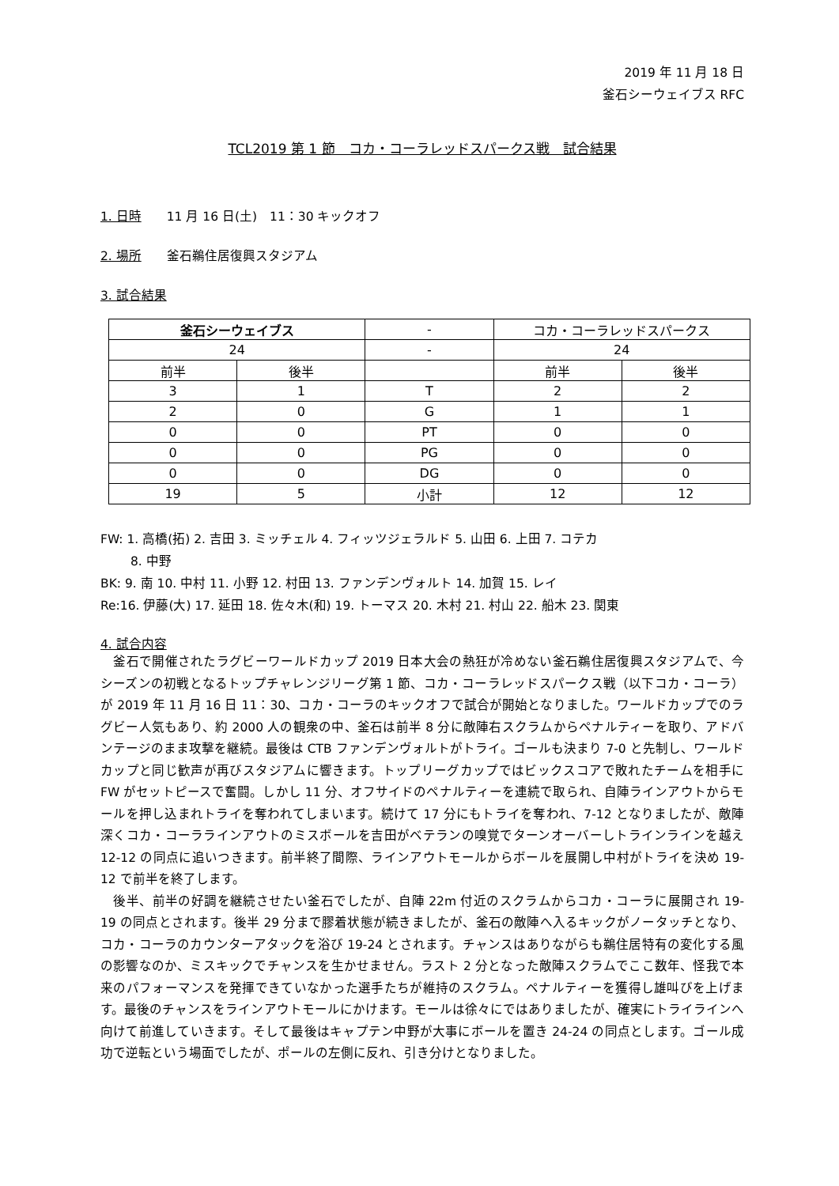2019 年 11 月 18 日
釜石シーウェイブス RFC
TCL2019 第 1 節　コカ・コーラレッドスパークス戦　試合結果
1. 日時　　11 月 16 日(土)　11：30 キックオフ
2. 場所　　釜石鵜住居復興スタジアム
3. 試合結果
| 釜石シーウェイブス | | - | コカ・コーラレッドスパークス | |
| 24 | | - | 24 | |
| 前半 | 後半 | | 前半 | 後半 |
| 3 | 1 | T | 2 | 2 |
| 2 | 0 | G | 1 | 1 |
| 0 | 0 | PT | 0 | 0 |
| 0 | 0 | PG | 0 | 0 |
| 0 | 0 | DG | 0 | 0 |
| 19 | 5 | 小計 | 12 | 12 |
FW: 1. 高橋(拓) 2. 吉田 3. ミッチェル 4. フィッツジェラルド 5. 山田 6. 上田 7. コテカ
8. 中野
BK: 9. 南 10. 中村 11. 小野 12. 村田 13. ファンデンヴォルト 14. 加賀 15. レイ
Re:16. 伊藤(大) 17. 延田 18. 佐々木(和) 19. トーマス 20. 木村 21. 村山 22. 船木 23. 関東
4. 試合内容
　釜石で開催されたラグビーワールドカップ 2019 日本大会の熱狂が冷めない釜石鵜住居復興スタジアムで、今シーズンの初戦となるトップチャレンジリーグ第 1 節、コカ・コーラレッドスパークス戦（以下コカ・コーラ）が 2019 年 11 月 16 日 11：30、コカ・コーラのキックオフで試合が開始となりました。ワールドカップでのラグビー人気もあり、約 2000 人の観衆の中、釜石は前半 8 分に敵陣右スクラムからペナルティーを取り、アドバンテージのまま攻撃を継続。最後は CTB ファンデンヴォルトがトライ。ゴールも決まり 7-0 と先制し、ワールドカップと同じ歓声が再びスタジアムに響きます。トップリーグカップではビックスコアで敗れたチームを相手に FW がセットピースで奮闘。しかし 11 分、オフサイドのペナルティーを連続で取られ、自陣ラインアウトからモールを押し込まれトライを奪われてしまいます。続けて 17 分にもトライを奪われ、7-12 となりましたが、敵陣深くコカ・コーララインアウトのミスボールを吉田がベテランの嗅覚でターンオーバーしトラインラインを越え 12-12 の同点に追いつきます。前半終了間際、ラインアウトモールからボールを展開し中村がトライを決め 19-12 で前半を終了します。
　後半、前半の好調を継続させたい釜石でしたが、自陣 22m 付近のスクラムからコカ・コーラに展開され 19-19 の同点とされます。後半 29 分まで膠着状態が続きましたが、釜石の敵陣へ入るキックがノータッチとなり、コカ・コーラのカウンターアタックを浴び 19-24 とされます。チャンスはありながらも鵜住居特有の変化する風の影響なのか、ミスキックでチャンスを生かせません。ラスト 2 分となった敵陣スクラムでここ数年、怪我で本来のパフォーマンスを発揮できていなかった選手たちが維持のスクラム。ペナルティーを獲得し雄叫びを上げます。最後のチャンスをラインアウトモールにかけます。モールは徐々にではありましたが、確実にトライラインへ向けて前進していきます。そして最後はキャプテン中野が大事にボールを置き 24-24 の同点とします。ゴール成功で逆転という場面でしたが、ポールの左側に反れ、引き分けとなりました。